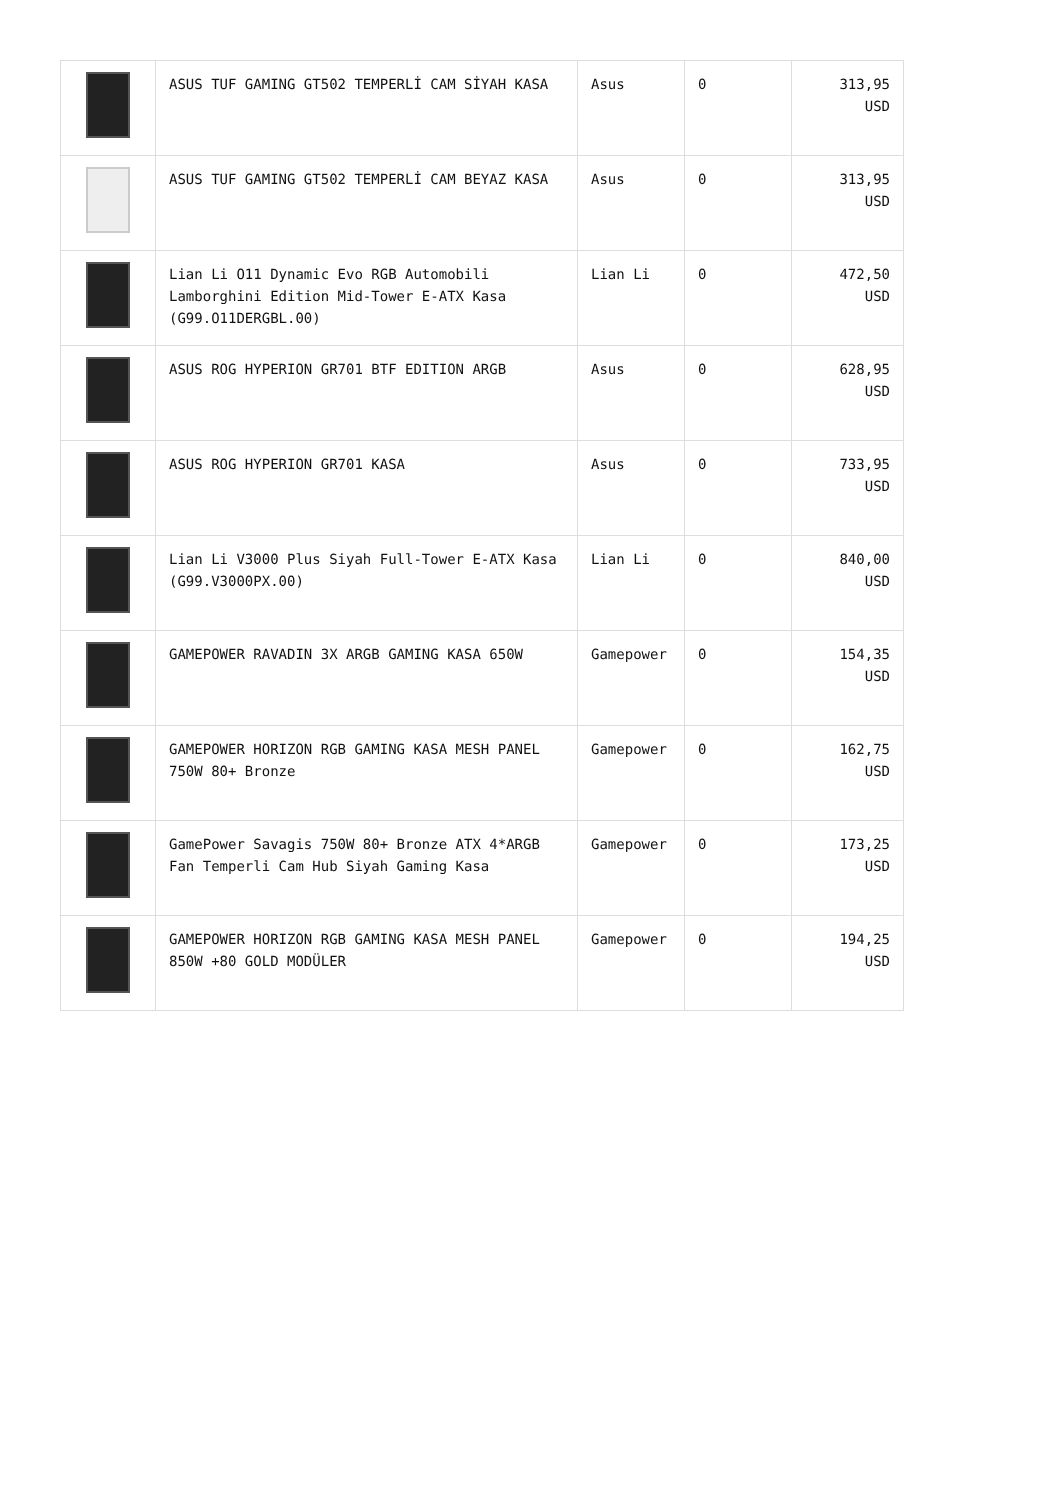| | ASUS TUF GAMING GT502 TEMPERLİ CAM SİYAH KASA | Asus | 0 | 313,95 USD |
| | ASUS TUF GAMING GT502 TEMPERLİ CAM BEYAZ KASA | Asus | 0 | 313,95 USD |
| | Lian Li O11 Dynamic Evo RGB Automobili Lamborghini Edition Mid-Tower E-ATX Kasa (G99.O11DERGBL.00) | Lian Li | 0 | 472,50 USD |
| | ASUS ROG HYPERION GR701 BTF EDITION ARGB | Asus | 0 | 628,95 USD |
| | ASUS ROG HYPERION GR701 KASA | Asus | 0 | 733,95 USD |
| | Lian Li V3000 Plus Siyah Full-Tower E-ATX Kasa (G99.V3000PX.00) | Lian Li | 0 | 840,00 USD |
| | GAMEPOWER RAVADIN 3X ARGB GAMING KASA 650W | Gamepower | 0 | 154,35 USD |
| | GAMEPOWER HORIZON RGB GAMING KASA MESH PANEL 750W 80+ Bronze | Gamepower | 0 | 162,75 USD |
| | GamePower Savagis 750W 80+ Bronze ATX 4*ARGB Fan Temperli Cam Hub Siyah Gaming Kasa | Gamepower | 0 | 173,25 USD |
| | GAMEPOWER HORIZON RGB GAMING KASA MESH PANEL 850W +80 GOLD MODÜLER | Gamepower | 0 | 194,25 USD |